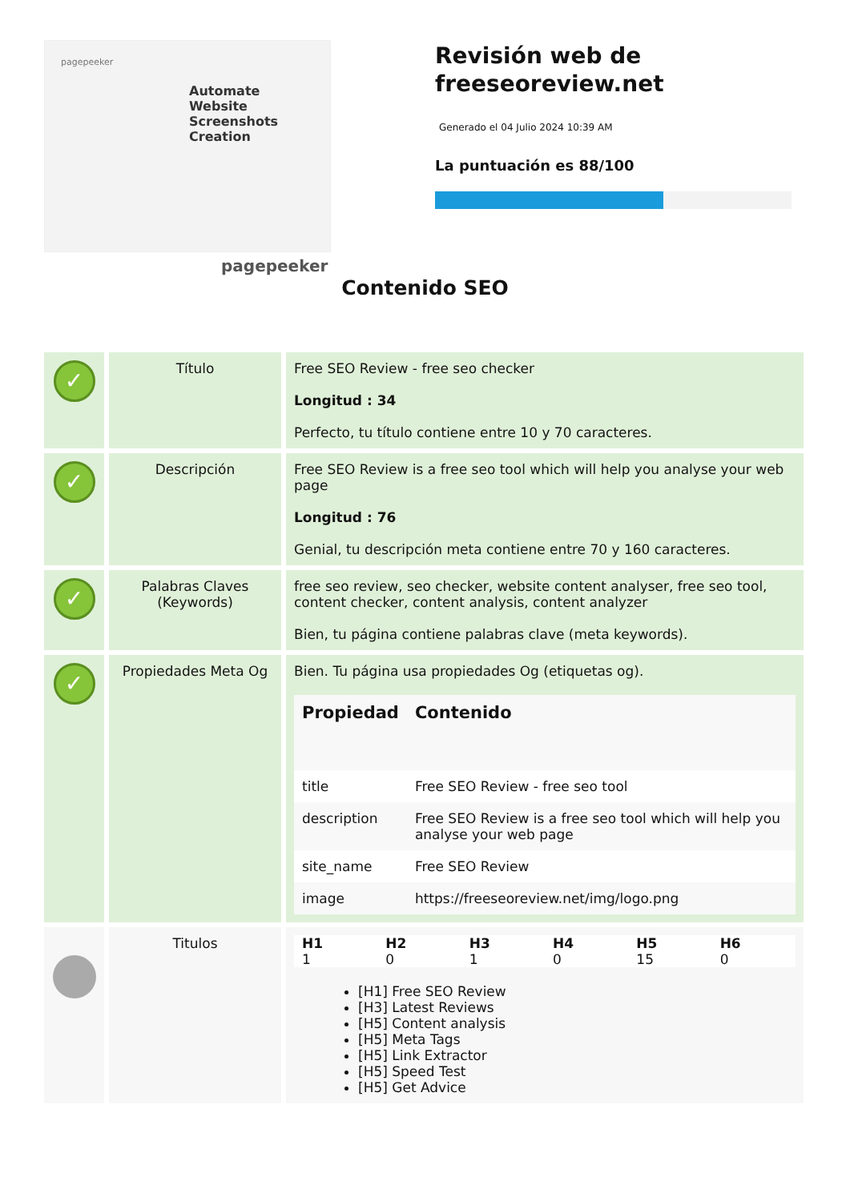pagepeeker
Automate Website Screenshots Creation
pagepeeker
Revisión web de freeseoreview.net
Generado el 04 Julio 2024 10:39 AM
La puntuación es 88/100
Contenido SEO
| ✓ | Título | Free SEO Review - free seo checker Longitud : 34 Perfecto, tu título contiene entre 10 y 70 caracteres. |
| ✓ | Descripción | Free SEO Review is a free seo tool which will help you analyse your web page Longitud : 76 Genial, tu descripción meta contiene entre 70 y 160 caracteres. |
| ✓ | Palabras Claves (Keywords) | free seo review, seo checker, website content analyser, free seo tool, content checker, content analysis, content analyzer Bien, tu página contiene palabras clave (meta keywords). |
| ✓ | Propiedades Meta Og | Bien. Tu página usa propiedades Og (etiquetas og). / Propiedad / Contenido / / --- / --- / / title / Free SEO Review - free seo tool / / description / Free SEO Review is a free seo tool which will help you analyse your web page / / site_name / Free SEO Review / / image / https://freeseoreview.net/img/logo.png / |
| | Titulos | / H1 / H2 / H3 / H4 / H5 / H6 / / --- / --- / --- / --- / --- / --- / / 1 / 0 / 1 / 0 / 15 / 0 / [H1] Free SEO Review [H3] Latest Reviews [H5] Content analysis [H5] Meta Tags [H5] Link Extractor [H5] Speed Test [H5] Get Advice |